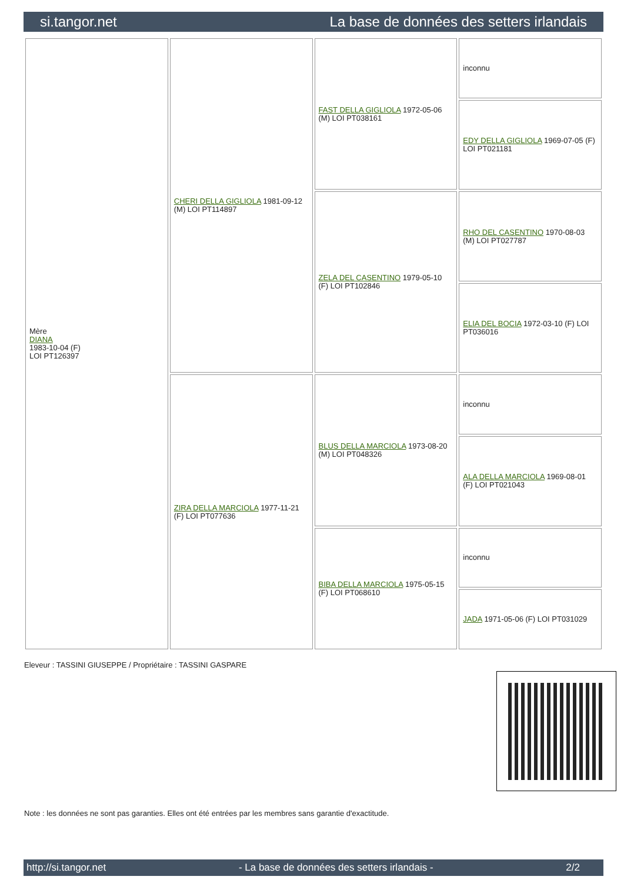si.tangor.net La base de données des setters irlandais
| Mère DIANA 1983-10-04 (F) LOI PT126397 | CHERI DELLA GIGLIOLA 1981-09-12 (M) LOI PT114897 | FAST DELLA GIGLIOLA 1972-05-06 (M) LOI PT038161 | inconnu |
| | | | EDY DELLA GIGLIOLA 1969-07-05 (F) LOI PT021181 |
| | | ZELA DEL CASENTINO 1979-05-10 (F) LOI PT102846 | RHO DEL CASENTINO 1970-08-03 (M) LOI PT027787 |
| | | | ELIA DEL BOCIA 1972-03-10 (F) LOI PT036016 |
| | ZIRA DELLA MARCIOLA 1977-11-21 (F) LOI PT077636 | BLUS DELLA MARCIOLA 1973-08-20 (M) LOI PT048326 | inconnu |
| | | | ALA DELLA MARCIOLA 1969-08-01 (F) LOI PT021043 |
| | | BIBA DELLA MARCIOLA 1975-05-15 (F) LOI PT068610 | inconnu |
| | | | JADA 1971-05-06 (F) LOI PT031029 |
Eleveur : TASSINI GIUSEPPE / Propriétaire : TASSINI GASPARE
Note : les données ne sont pas garanties. Elles ont été entrées par les membres sans garantie d'exactitude.
http://si.tangor.net - La base de données des setters irlandais - 2/2